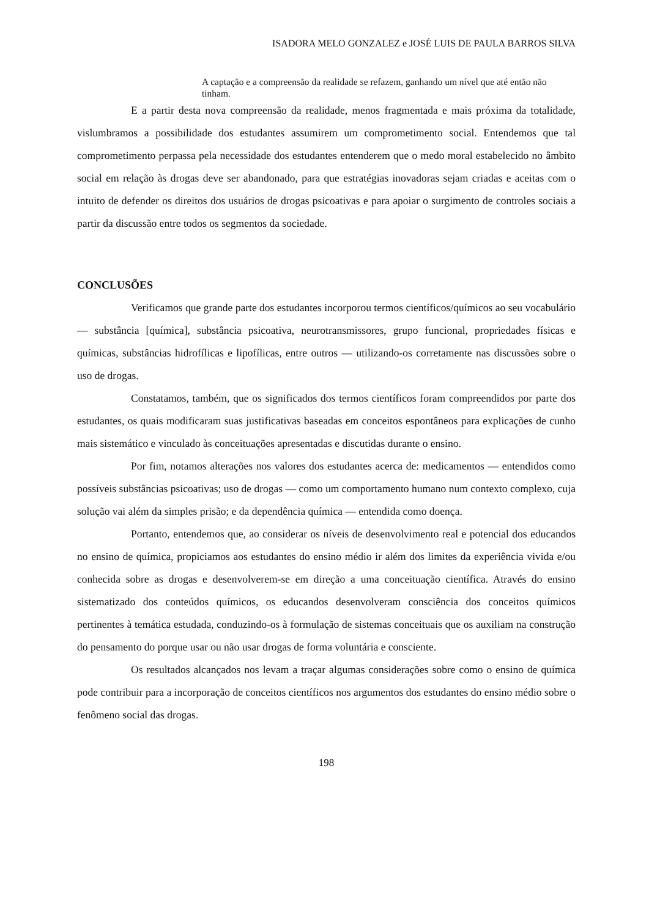ISADORA MELO GONZALEZ e JOSÉ LUIS DE PAULA BARROS SILVA
A captação e a compreensão da realidade se refazem, ganhando um nível que até então não tinham.
E a partir desta nova compreensão da realidade, menos fragmentada e mais próxima da totalidade, vislumbramos a possibilidade dos estudantes assumirem um comprometimento social. Entendemos que tal comprometimento perpassa pela necessidade dos estudantes entenderem que o medo moral estabelecido no âmbito social em relação às drogas deve ser abandonado, para que estratégias inovadoras sejam criadas e aceitas com o intuito de defender os direitos dos usuários de drogas psicoativas e para apoiar o surgimento de controles sociais a partir da discussão entre todos os segmentos da sociedade.
CONCLUSÕES
Verificamos que grande parte dos estudantes incorporou termos científicos/químicos ao seu vocabulário — substância [química], substância psicoativa, neurotransmissores, grupo funcional, propriedades físicas e químicas, substâncias hidrofílicas e lipofílicas, entre outros — utilizando-os corretamente nas discussões sobre o uso de drogas.
Constatamos, também, que os significados dos termos científicos foram compreendidos por parte dos estudantes, os quais modificaram suas justificativas baseadas em conceitos espontâneos para explicações de cunho mais sistemático e vinculado às conceituações apresentadas e discutidas durante o ensino.
Por fim, notamos alterações nos valores dos estudantes acerca de: medicamentos — entendidos como possíveis substâncias psicoativas; uso de drogas — como um comportamento humano num contexto complexo, cuja solução vai além da simples prisão; e da dependência química — entendida como doença.
Portanto, entendemos que, ao considerar os níveis de desenvolvimento real e potencial dos educandos no ensino de química, propiciamos aos estudantes do ensino médio ir além dos limites da experiência vivida e/ou conhecida sobre as drogas e desenvolverem-se em direção a uma conceituação científica. Através do ensino sistematizado dos conteúdos químicos, os educandos desenvolveram consciência dos conceitos químicos pertinentes à temática estudada, conduzindo-os à formulação de sistemas conceituais que os auxiliam na construção do pensamento do porque usar ou não usar drogas de forma voluntária e consciente.
Os resultados alcançados nos levam a traçar algumas considerações sobre como o ensino de química pode contribuir para a incorporação de conceitos científicos nos argumentos dos estudantes do ensino médio sobre o fenômeno social das drogas.
198